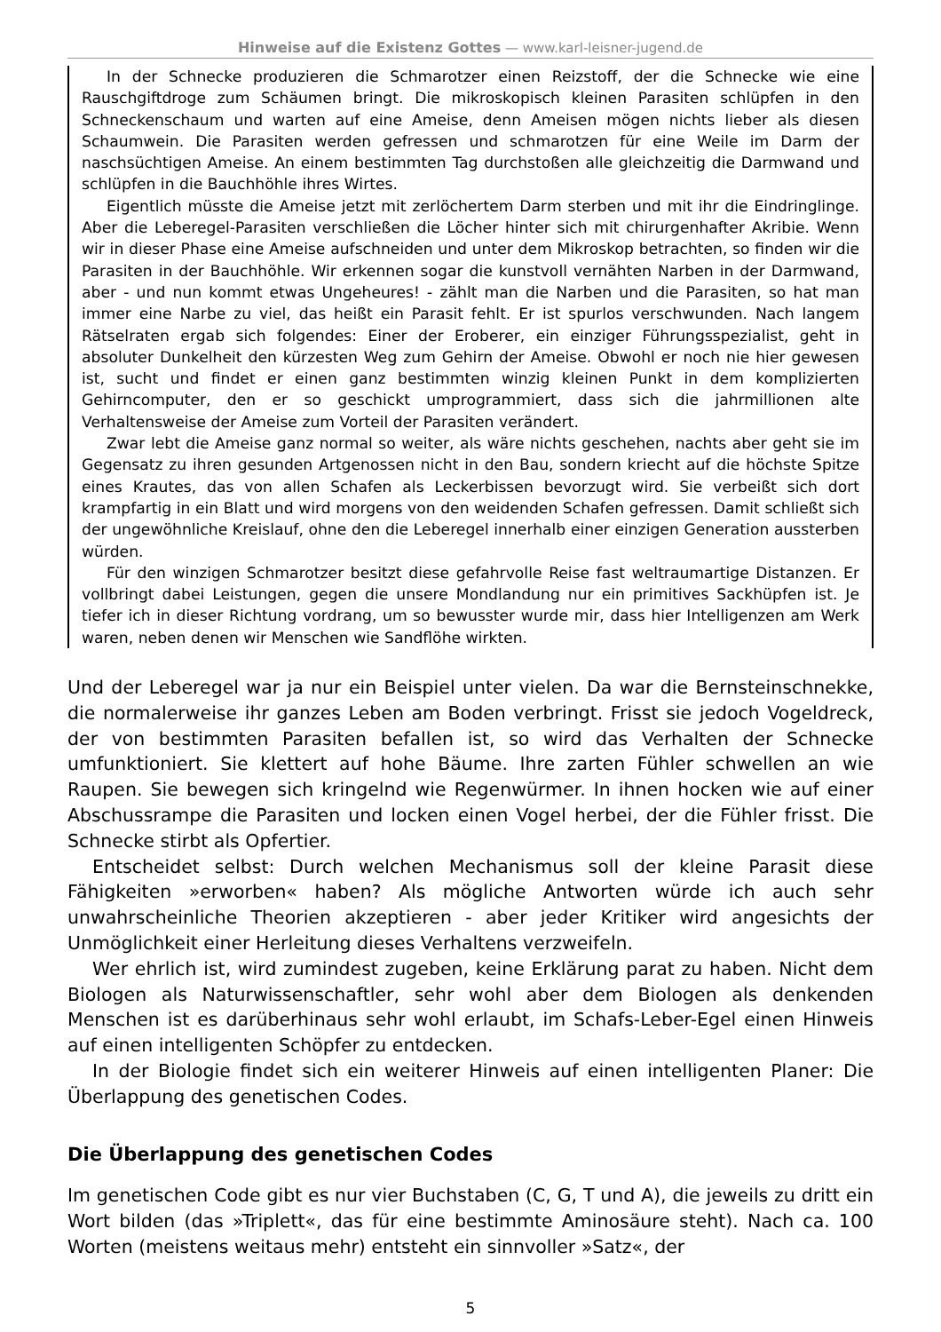Hinweise auf die Existenz Gottes — www.karl-leisner-jugend.de
In der Schnecke produzieren die Schmarotzer einen Reizstoff, der die Schnecke wie eine Rauschgiftdroge zum Schäumen bringt. Die mikroskopisch kleinen Parasiten schlüpfen in den Schneckenschaum und warten auf eine Ameise, denn Ameisen mögen nichts lieber als diesen Schaumwein. Die Parasiten werden gefressen und schmarotzen für eine Weile im Darm der naschsüchtigen Ameise. An einem bestimmten Tag durchstoßen alle gleichzeitig die Darmwand und schlüpfen in die Bauchhöhle ihres Wirtes.
Eigentlich müsste die Ameise jetzt mit zerlöchertem Darm sterben und mit ihr die Eindringlinge. Aber die Leberegel-Parasiten verschließen die Löcher hinter sich mit chirurgenhafter Akribie. Wenn wir in dieser Phase eine Ameise aufschneiden und unter dem Mikroskop betrachten, so finden wir die Parasiten in der Bauchhöhle. Wir erkennen sogar die kunstvoll vernähten Narben in der Darmwand, aber - und nun kommt etwas Ungeheures! - zählt man die Narben und die Parasiten, so hat man immer eine Narbe zu viel, das heißt ein Parasit fehlt. Er ist spurlos verschwunden. Nach langem Rätselraten ergab sich folgendes: Einer der Eroberer, ein einziger Führungsspezialist, geht in absoluter Dunkelheit den kürzesten Weg zum Gehirn der Ameise. Obwohl er noch nie hier gewesen ist, sucht und findet er einen ganz bestimmten winzig kleinen Punkt in dem komplizierten Gehirncomputer, den er so geschickt umprogrammiert, dass sich die jahrmillionen alte Verhaltensweise der Ameise zum Vorteil der Parasiten verändert.
Zwar lebt die Ameise ganz normal so weiter, als wäre nichts geschehen, nachts aber geht sie im Gegensatz zu ihren gesunden Artgenossen nicht in den Bau, sondern kriecht auf die höchste Spitze eines Krautes, das von allen Schafen als Leckerbissen bevorzugt wird. Sie verbeißt sich dort krampfartig in ein Blatt und wird morgens von den weidenden Schafen gefressen. Damit schließt sich der ungewöhnliche Kreislauf, ohne den die Leberegel innerhalb einer einzigen Generation aussterben würden.
Für den winzigen Schmarotzer besitzt diese gefahrvolle Reise fast weltraumartige Distanzen. Er vollbringt dabei Leistungen, gegen die unsere Mondlandung nur ein primitives Sackhüpfen ist. Je tiefer ich in dieser Richtung vordrang, um so bewusster wurde mir, dass hier Intelligenzen am Werk waren, neben denen wir Menschen wie Sandflöhe wirkten.
Und der Leberegel war ja nur ein Beispiel unter vielen. Da war die Bernsteinschnekke, die normalerweise ihr ganzes Leben am Boden verbringt. Frisst sie jedoch Vogeldreck, der von bestimmten Parasiten befallen ist, so wird das Verhalten der Schnecke umfunktioniert. Sie klettert auf hohe Bäume. Ihre zarten Fühler schwellen an wie Raupen. Sie bewegen sich kringelnd wie Regenwürmer. In ihnen hocken wie auf einer Abschussrampe die Parasiten und locken einen Vogel herbei, der die Fühler frisst. Die Schnecke stirbt als Opfertier.
Entscheidet selbst: Durch welchen Mechanismus soll der kleine Parasit diese Fähigkeiten »erworben« haben? Als mögliche Antworten würde ich auch sehr unwahrscheinliche Theorien akzeptieren - aber jeder Kritiker wird angesichts der Unmöglichkeit einer Herleitung dieses Verhaltens verzweifeln.
Wer ehrlich ist, wird zumindest zugeben, keine Erklärung parat zu haben. Nicht dem Biologen als Naturwissenschaftler, sehr wohl aber dem Biologen als denkenden Menschen ist es darüberhinaus sehr wohl erlaubt, im Schafs-Leber-Egel einen Hinweis auf einen intelligenten Schöpfer zu entdecken.
In der Biologie findet sich ein weiterer Hinweis auf einen intelligenten Planer: Die Überlappung des genetischen Codes.
Die Überlappung des genetischen Codes
Im genetischen Code gibt es nur vier Buchstaben (C, G, T und A), die jeweils zu dritt ein Wort bilden (das »Triplett«, das für eine bestimmte Aminosäure steht). Nach ca. 100 Worten (meistens weitaus mehr) entsteht ein sinnvoller »Satz«, der
5